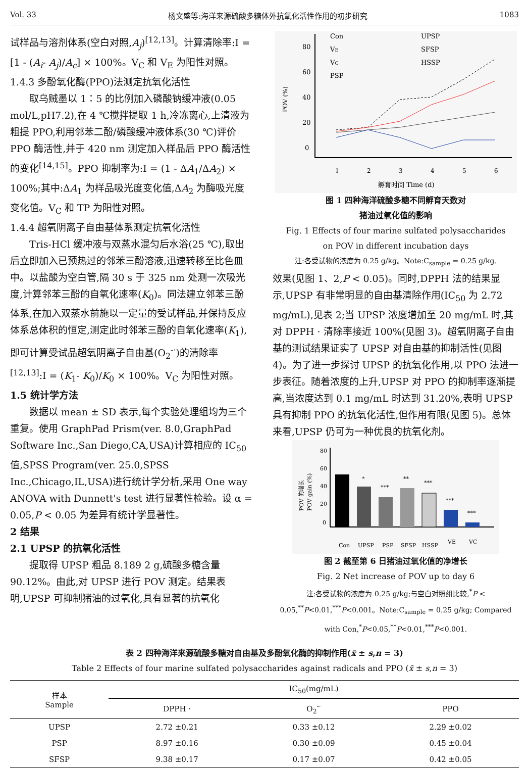Vol. 33 杨文盛等:海洋来源硫酸多糖体外抗氧化活性作用的初步研究 1083
试样品与溶剂体系(空白对照,A<sub>j</sub>)<sup>[12,13]</sup>。计算清除率:I = [1 - (A<sub>i</sub>- A<sub>j</sub>)/A<sub>c</sub>] × 100%。V<sub>C</sub> 和 V<sub>E</sub> 为阳性对照。
1.4.3 多酚氧化酶(PPO)法测定抗氧化活性
取乌贼墨以 1∶5 的比例加入磷酸钠缓冲液(0.05 mol/L,pH7.2),在 4 ℃搅拌提取 1 h,冷冻离心,上清液为粗提 PPO,利用邻苯二酚/磷酸缓冲液体系(30 ℃)评价 PPO 酶活性,并于 420 nm 测定加入样品后 PPO 酶活性的变化<sup>[14,15]</sup>。PPO 抑制率为:I = (1 - ΔA<sub>1</sub>/ΔA<sub>2</sub>) × 100%;其中:ΔA<sub>1</sub> 为样品吸光度变化值,ΔA<sub>2</sub> 为酶吸光度变化值。V<sub>C</sub> 和 TP 为阳性对照。
1.4.4 超氧阴离子自由基体系测定抗氧化活性
Tris-HCl 缓冲液与双蒸水混匀后水浴(25 ℃),取出后立即加入已预热过的邻苯三酚溶液,迅速转移至比色皿中。以盐酸为空白管,隔 30 s 于 325 nm 处测一次吸光度,计算邻苯三酚的自氧化速率(K<sub>0</sub>)。同法建立邻苯三酚体系,在加入双蒸水前施以一定量的受试样品,并保持反应体系总体积的恒定,测定此时邻苯三酚的自氧化速率(K<sub>1</sub>),即可计算受试品超氧阴离子自由基(O<sub>2</sub><sup>-·</sup>)的清除率<sup>[12,13]</sup>:I = (K<sub>1</sub>- K<sub>0</sub>)/K<sub>0</sub> × 100%。V<sub>C</sub> 为阳性对照。
1.5 统计学方法
数据以 mean ± SD 表示,每个实验处理组均为三个重复。使用 GraphPad Prism(ver. 8.0,GraphPad Software Inc.,San Diego,CA,USA)计算相应的 IC<sub>50</sub> 值,SPSS Program(ver. 25.0,SPSS Inc.,Chicago,IL,USA)进行统计学分析,采用 One way ANOVA with Dunnett's test 进行显著性检验。设 α = 0.05,P < 0.05 为差异有统计学显著性。
2 结果
2.1 UPSP 的抗氧化活性
提取得 UPSP 粗品 8.189 2 g,硫酸多糖含量 90.12%。由此,对 UPSP 进行 POV 测定。结果表明,UPSP 可抑制猪油的过氧化,具有显著的抗氧化
Con
VE
VC
PSP
UPSP
SFSP
HSSP
80
60
40
20
0
POV (%)
1
2
3
4
5
6
孵育时间 Time (d)
图 1 四种海洋硫酸多糖不同孵育天数对
猪油过氧化值的影响
Fig. 1 Effects of four marine sulfated polysaccharides
on POV in different incubation days
注:各受试物的浓度为 0.25 g/kg。Note:C<sub>sample</sub> = 0.25 g/kg.
效果(见图 1、2,P < 0.05)。同时,DPPH 法的结果显示,UPSP 有非常明显的自由基清除作用(IC<sub>50</sub> 为 2.72 mg/mL),见表 2;当 UPSP 浓度增加至 20 mg/mL 时,其对 DPPH · 清除率接近 100%(见图 3)。超氧阴离子自由基的测试结果证实了 UPSP 对自由基的抑制活性(见图 4)。为了进一步探讨 UPSP 的抗氧化作用,以 PPO 法进一步表征。随着浓度的上升,UPSP 对 PPO 的抑制率逐渐提高,当浓度达到 0.1 mg/mL 时达到 31.20%,表明 UPSP 具有抑制 PPO 的抗氧化活性,但作用有限(见图 5)。总体来看,UPSP 仍可为一种优良的抗氧化剂。
POV 的增长
POV gain (%)
80
60
40
20
0
*
***
**
***
***
***
Con
UPSP
PSP
SFSP
HSSP
VE
VC
图 2 截至第 6 日猪油过氧化值的净增长
Fig. 2 Net increase of POV up to day 6
注:各受试物的浓度为 0.25 g/kg;与空白对照组比较,<sup>*</sup>P < 0.05,<sup>**</sup>P<0.01,<sup>***</sup>P<0.001。Note:C<sub>sample</sub> = 0.25 g/kg; Compared with Con,<sup>*</sup>P<0.05,<sup>**</sup>P<0.01,<sup>***</sup>P<0.001.
表 2 四种海洋来源硫酸多糖对自由基及多酚氧化酶的抑制作用(x̄ ± s,n = 3)
Table 2 Effects of four marine sulfated polysaccharides against radicals and PPO (x̄ ± s,n = 3)
| 样本 Sample | IC<sub>50</sub>(mg/mL) | | |
| --- | --- | --- | --- |
| | DPPH · | O<sub>2</sub><sup>-·</sup> | PPO |
| UPSP | 2.72 ±0.21 | 0.33 ±0.12 | 2.29 ±0.02 |
| PSP | 8.97 ±0.16 | 0.30 ±0.09 | 0.45 ±0.04 |
| SFSP | 9.38 ±0.17 | 0.17 ±0.07 | 0.42 ±0.05 |